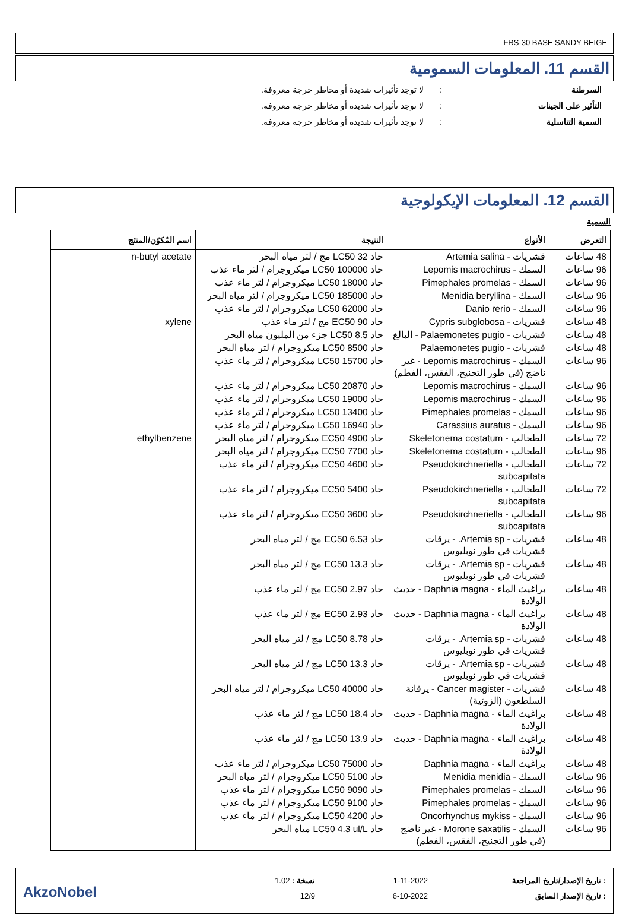FRS-30 BASE SANDY BEIGE
القسم 11. المعلومات السمومية
السرطنة: لا توجد تأثيرات شديدة أو مخاطر حرجة معروفة.
التأثير على الجينات: لا توجد تأثيرات شديدة أو مخاطر حرجة معروفة.
السمية التناسلية: لا توجد تأثيرات شديدة أو مخاطر حرجة معروفة.
القسم 12. المعلومات الإيكولوجية
السمية
| التعرض | الأنواع | النتيجة | اسم المُكوّن/المنتَج |
| --- | --- | --- | --- |
| 48 ساعات | قشريات - Artemia salina | حاد LC50 32 مج / لتر مياه البحر | n-butyl acetate |
| 96 ساعات | السمك - Lepomis macrochirus | حاد LC50 100000 ميكروجرام / لتر ماء عذب | |
| 96 ساعات | السمك - Pimephales promelas | حاد LC50 18000 ميكروجرام / لتر ماء عذب | |
| 96 ساعات | السمك - Menidia beryllina | حاد LC50 185000 ميكروجرام / لتر مياه البحر | |
| 96 ساعات | السمك - Danio rerio | حاد LC50 62000 ميكروجرام / لتر ماء عذب | |
| 48 ساعات | قشريات - Cypris subglobosa | حاد EC50 90 مج / لتر ماء عذب | xylene |
| 48 ساعات | قشريات - Palaemonetes pugio - البالغ | حاد LC50 8.5 جزء من المليون مياه البحر | |
| 48 ساعات | قشريات - Palaemonetes pugio | حاد LC50 8500 ميكروجرام / لتر مياه البحر | |
| 96 ساعات | السمك - Lepomis macrochirus - غير ناضج (في طور التجنيح، الفقس، الفطم) | حاد LC50 15700 ميكروجرام / لتر ماء عذب | |
| 96 ساعات | السمك - Lepomis macrochirus | حاد LC50 20870 ميكروجرام / لتر ماء عذب | |
| 96 ساعات | السمك - Lepomis macrochirus | حاد LC50 19000 ميكروجرام / لتر ماء عذب | |
| 96 ساعات | السمك - Pimephales promelas | حاد LC50 13400 ميكروجرام / لتر ماء عذب | |
| 96 ساعات | السمك - Carassius auratus | حاد LC50 16940 ميكروجرام / لتر ماء عذب | |
| 72 ساعات | الطحالب - Skeletonema costatum | حاد EC50 4900 ميكروجرام / لتر مياه البحر | ethylbenzene |
| 96 ساعات | الطحالب - Skeletonema costatum | حاد EC50 7700 ميكروجرام / لتر مياه البحر | |
| 72 ساعات | الطحالب - Pseudokirchneriella subcapitata | حاد EC50 4600 ميكروجرام / لتر ماء عذب | |
| 72 ساعات | الطحالب - Pseudokirchneriella subcapitata | حاد EC50 5400 ميكروجرام / لتر ماء عذب | |
| 96 ساعات | الطحالب - Pseudokirchneriella subcapitata | حاد EC50 3600 ميكروجرام / لتر ماء عذب | |
| 48 ساعات | قشريات - Artemia sp. - يرقات قشريات في طور نوبليوس | حاد EC50 6.53 مج / لتر مياه البحر | |
| 48 ساعات | قشريات - Artemia sp. - يرقات قشريات في طور نوبليوس | حاد EC50 13.3 مج / لتر مياه البحر | |
| 48 ساعات | براغيث الماء - Daphnia magna - حديث الولادة | حاد EC50 2.97 مج / لتر ماء عذب | |
| 48 ساعات | براغيث الماء - Daphnia magna - حديث الولادة | حاد EC50 2.93 مج / لتر ماء عذب | |
| 48 ساعات | قشريات - Artemia sp. - يرقات قشريات في طور نوبليوس | حاد LC50 8.78 مج / لتر مياه البحر | |
| 48 ساعات | قشريات - Artemia sp. - يرقات قشريات في طور نوبليوس | حاد LC50 13.3 مج / لتر مياه البحر | |
| 48 ساعات | قشريات - Cancer magister - يرقانة السلطعون (الزوئية) | حاد LC50 40000 ميكروجرام / لتر مياه البحر | |
| 48 ساعات | براغيث الماء - Daphnia magna - حديث الولادة | حاد LC50 18.4 مج / لتر ماء عذب | |
| 48 ساعات | براغيث الماء - Daphnia magna - حديث الولادة | حاد LC50 13.9 مج / لتر ماء عذب | |
| 48 ساعات | براغيث الماء - Daphnia magna | حاد LC50 75000 ميكروجرام / لتر ماء عذب | |
| 96 ساعات | السمك - Menidia menidia | حاد LC50 5100 ميكروجرام / لتر مياه البحر | |
| 96 ساعات | السمك - Pimephales promelas | حاد LC50 9090 ميكروجرام / لتر ماء عذب | |
| 96 ساعات | السمك - Pimephales promelas | حاد LC50 9100 ميكروجرام / لتر ماء عذب | |
| 96 ساعات | السمك - Oncorhynchus mykiss | حاد LC50 4200 ميكروجرام / لتر ماء عذب | |
| 96 ساعات | السمك - Morone saxatilis - غير ناضج (في طور التجنيح، الفقس، الفطم) | حاد LC50 4.3 ul/L مياه البحر | |
: تاريخ الإصدار/تاريخ المراجعة
: تاريخ الإصدار السابق
1-11-2022
6-10-2022
نسخة : 1.02
12/9
AkzoNobel